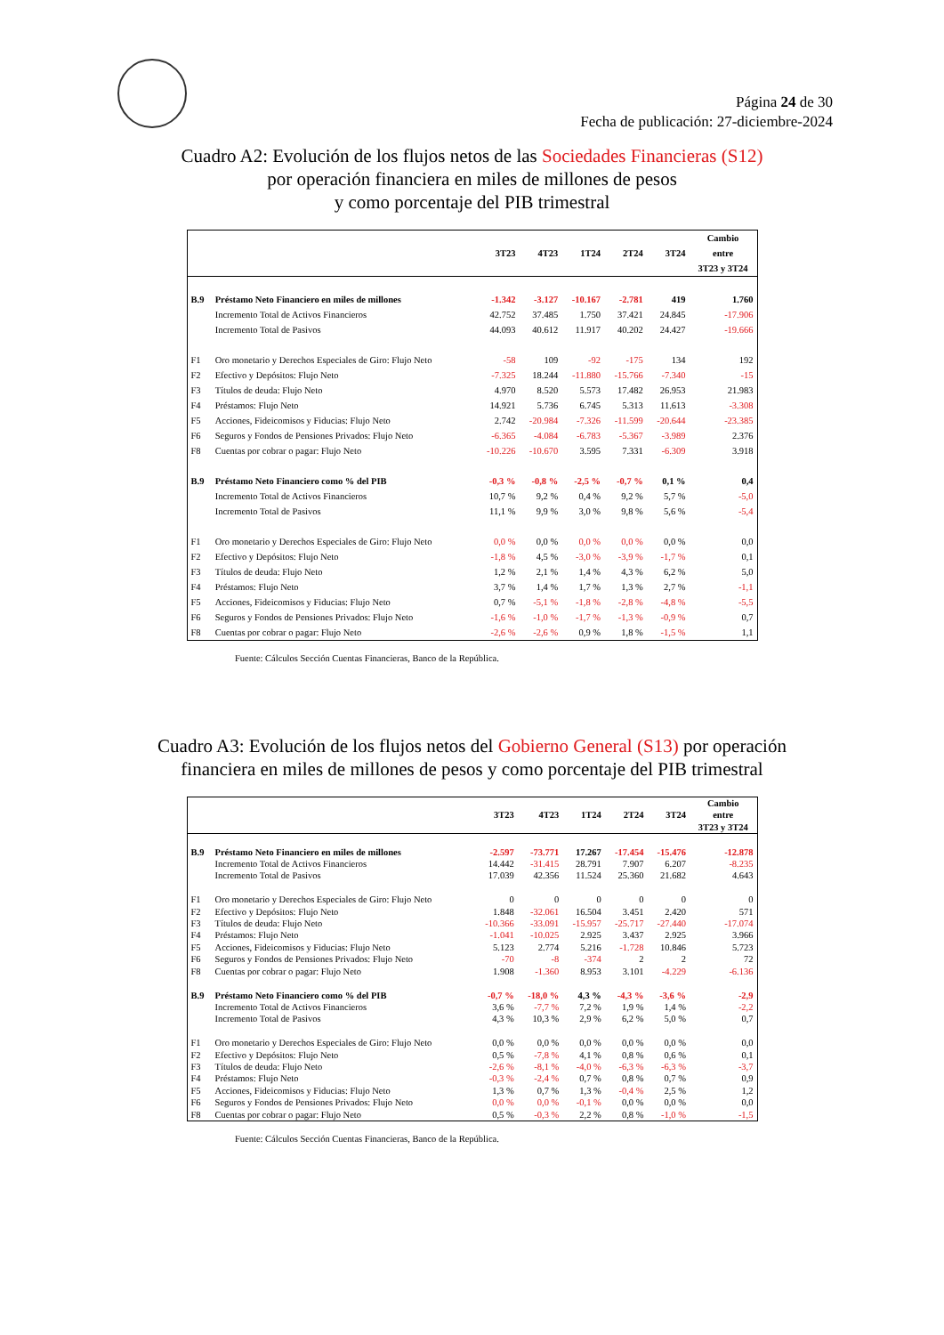Página 24 de 30
Fecha de publicación: 27-diciembre-2024
Cuadro A2: Evolución de los flujos netos de las Sociedades Financieras (S12)
por operación financiera en miles de millones de pesos
y como porcentaje del PIB trimestral
| | | 3T23 | 4T23 | 1T24 | 2T24 | 3T24 | Cambio entre 3T23 y 3T24 |
| --- | --- | --- | --- | --- | --- | --- | --- |
| B.9 | Préstamo Neto Financiero en miles de millones | -1.342 | -3.127 | -10.167 | -2.781 | 419 | 1.760 |
| | Incremento Total de Activos Financieros | 42.752 | 37.485 | 1.750 | 37.421 | 24.845 | -17.906 |
| | Incremento Total de Pasivos | 44.093 | 40.612 | 11.917 | 40.202 | 24.427 | -19.666 |
| F1 | Oro monetario y Derechos Especiales de Giro: Flujo Neto | -58 | 109 | -92 | -175 | 134 | 192 |
| F2 | Efectivo y Depósitos: Flujo Neto | -7.325 | 18.244 | -11.880 | -15.766 | -7.340 | -15 |
| F3 | Títulos de deuda: Flujo Neto | 4.970 | 8.520 | 5.573 | 17.482 | 26.953 | 21.983 |
| F4 | Préstamos: Flujo Neto | 14.921 | 5.736 | 6.745 | 5.313 | 11.613 | -3.308 |
| F5 | Acciones, Fideicomisos y Fiducias: Flujo Neto | 2.742 | -20.984 | -7.326 | -11.599 | -20.644 | -23.385 |
| F6 | Seguros y Fondos de Pensiones Privados: Flujo Neto | -6.365 | -4.084 | -6.783 | -5.367 | -3.989 | 2.376 |
| F8 | Cuentas por cobrar o pagar: Flujo Neto | -10.226 | -10.670 | 3.595 | 7.331 | -6.309 | 3.918 |
| B.9 | Préstamo Neto Financiero como % del PIB | -0,3 % | -0,8 % | -2,5 % | -0,7 % | 0,1 % | 0,4 |
| | Incremento Total de Activos Financieros | 10,7 % | 9,2 % | 0,4 % | 9,2 % | 5,7 % | -5,0 |
| | Incremento Total de Pasivos | 11,1 % | 9,9 % | 3,0 % | 9,8 % | 5,6 % | -5,4 |
| F1 | Oro monetario y Derechos Especiales de Giro: Flujo Neto | 0,0 % | 0,0 % | 0,0 % | 0,0 % | 0,0 % | 0,0 |
| F2 | Efectivo y Depósitos: Flujo Neto | -1,8 % | 4,5 % | -3,0 % | -3,9 % | -1,7 % | 0,1 |
| F3 | Títulos de deuda: Flujo Neto | 1,2 % | 2,1 % | 1,4 % | 4,3 % | 6,2 % | 5,0 |
| F4 | Préstamos: Flujo Neto | 3,7 % | 1,4 % | 1,7 % | 1,3 % | 2,7 % | -1,1 |
| F5 | Acciones, Fideicomisos y Fiducias: Flujo Neto | 0,7 % | -5,1 % | -1,8 % | -2,8 % | -4,8 % | -5,5 |
| F6 | Seguros y Fondos de Pensiones Privados: Flujo Neto | -1,6 % | -1,0 % | -1,7 % | -1,3 % | -0,9 % | 0,7 |
| F8 | Cuentas por cobrar o pagar: Flujo Neto | -2,6 % | -2,6 % | 0,9 % | 1,8 % | -1,5 % | 1,1 |
Fuente: Cálculos Sección Cuentas Financieras, Banco de la República.
Cuadro A3: Evolución de los flujos netos del Gobierno General (S13) por operación
financiera en miles de millones de pesos y como porcentaje del PIB trimestral
| | | 3T23 | 4T23 | 1T24 | 2T24 | 3T24 | Cambio entre 3T23 y 3T24 |
| --- | --- | --- | --- | --- | --- | --- | --- |
| B.9 | Préstamo Neto Financiero en miles de millones | -2.597 | -73.771 | 17.267 | -17.454 | -15.476 | -12.878 |
| | Incremento Total de Activos Financieros | 14.442 | -31.415 | 28.791 | 7.907 | 6.207 | -8.235 |
| | Incremento Total de Pasivos | 17.039 | 42.356 | 11.524 | 25.360 | 21.682 | 4.643 |
| F1 | Oro monetario y Derechos Especiales de Giro: Flujo Neto | 0 | 0 | 0 | 0 | 0 | 0 |
| F2 | Efectivo y Depósitos: Flujo Neto | 1.848 | -32.061 | 16.504 | 3.451 | 2.420 | 571 |
| F3 | Títulos de deuda: Flujo Neto | -10.366 | -33.091 | -15.957 | -25.717 | -27.440 | -17.074 |
| F4 | Préstamos: Flujo Neto | -1.041 | -10.025 | 2.925 | 3.437 | 2.925 | 3.966 |
| F5 | Acciones, Fideicomisos y Fiducias: Flujo Neto | 5.123 | 2.774 | 5.216 | -1.728 | 10.846 | 5.723 |
| F6 | Seguros y Fondos de Pensiones Privados: Flujo Neto | -70 | -8 | -374 | 2 | 2 | 72 |
| F8 | Cuentas por cobrar o pagar: Flujo Neto | 1.908 | -1.360 | 8.953 | 3.101 | -4.229 | -6.136 |
| B.9 | Préstamo Neto Financiero como % del PIB | -0,7 % | -18,0 % | 4,3 % | -4,3 % | -3,6 % | -2,9 |
| | Incremento Total de Activos Financieros | 3,6 % | -7,7 % | 7,2 % | 1,9 % | 1,4 % | -2,2 |
| | Incremento Total de Pasivos | 4,3 % | 10,3 % | 2,9 % | 6,2 % | 5,0 % | 0,7 |
| F1 | Oro monetario y Derechos Especiales de Giro: Flujo Neto | 0,0 % | 0,0 % | 0,0 % | 0,0 % | 0,0 % | 0,0 |
| F2 | Efectivo y Depósitos: Flujo Neto | 0,5 % | -7,8 % | 4,1 % | 0,8 % | 0,6 % | 0,1 |
| F3 | Títulos de deuda: Flujo Neto | -2,6 % | -8,1 % | -4,0 % | -6,3 % | -6,3 % | -3,7 |
| F4 | Préstamos: Flujo Neto | -0,3 % | -2,4 % | 0,7 % | 0,8 % | 0,7 % | 0,9 |
| F5 | Acciones, Fideicomisos y Fiducias: Flujo Neto | 1,3 % | 0,7 % | 1,3 % | -0,4 % | 2,5 % | 1,2 |
| F6 | Seguros y Fondos de Pensiones Privados: Flujo Neto | 0,0 % | 0,0 % | -0,1 % | 0,0 % | 0,0 % | 0,0 |
| F8 | Cuentas por cobrar o pagar: Flujo Neto | 0,5 % | -0,3 % | 2,2 % | 0,8 % | -1,0 % | -1,5 |
Fuente: Cálculos Sección Cuentas Financieras, Banco de la República.